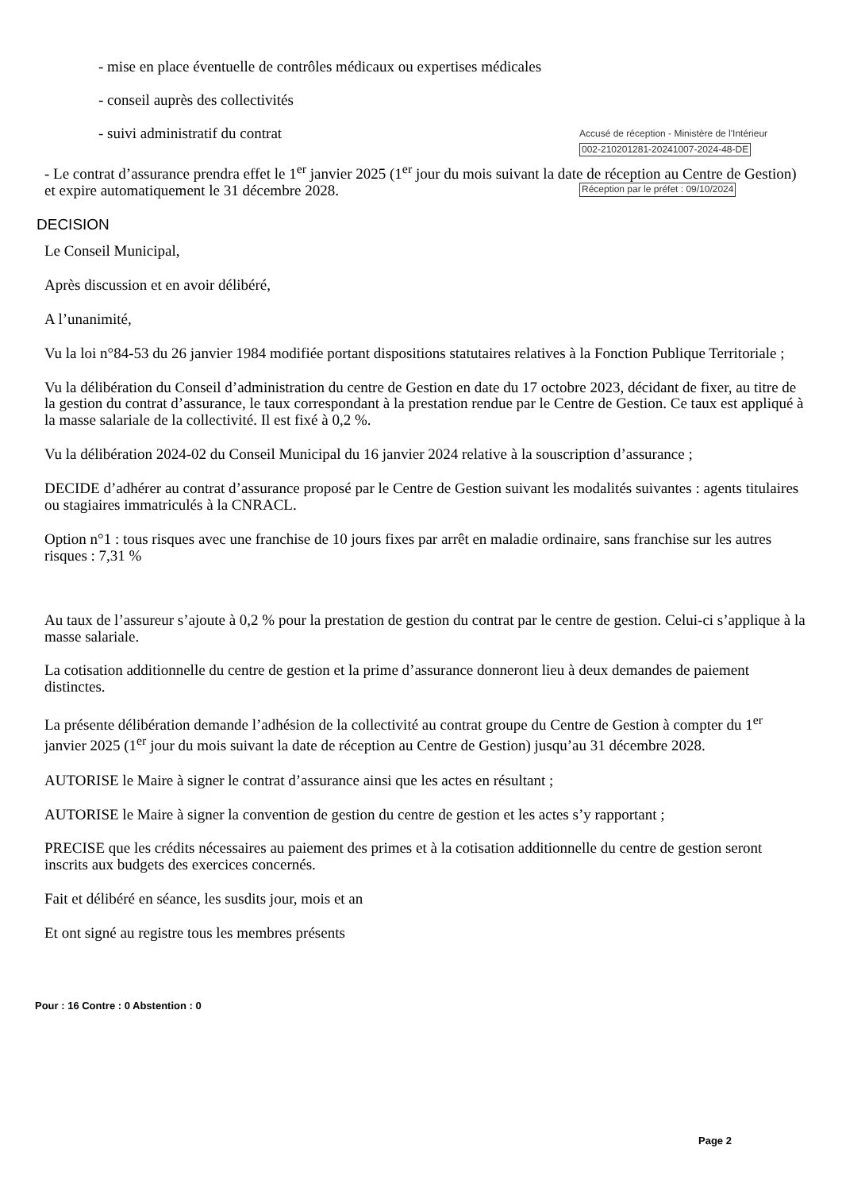- mise en place éventuelle de contrôles médicaux ou expertises médicales
- conseil auprès des collectivités
- suivi administratif du contrat
Accusé de réception - Ministère de l'Intérieur
002-210201281-20241007-2024-48-DE
Réception par le préfet : 09/10/2024
- Le contrat d’assurance prendra effet le 1<sup>er</sup> janvier 2025 (1<sup>er</sup> jour du mois suivant la date de réception au Centre de Gestion) et expire automatiquement le 31 décembre 2028.
DECISION
Le Conseil Municipal,
Après discussion et en avoir délibéré,
A l’unanimité,
Vu la loi n°84-53 du 26 janvier 1984 modifiée portant dispositions statutaires relatives à la Fonction Publique Territoriale ;
Vu la délibération du Conseil d’administration du centre de Gestion en date du 17 octobre 2023, décidant de fixer, au titre de la gestion du contrat d’assurance, le taux correspondant à la prestation rendue par le Centre de Gestion. Ce taux est appliqué à la masse salariale de la collectivité. Il est fixé à 0,2 %.
Vu la délibération 2024-02 du Conseil Municipal du 16 janvier 2024 relative à la souscription d’assurance ;
DECIDE d’adhérer au contrat d’assurance proposé par le Centre de Gestion suivant les modalités suivantes : agents titulaires ou stagiaires immatriculés à la CNRACL.
Option n°1 : tous risques avec une franchise de 10 jours fixes par arrêt en maladie ordinaire, sans franchise sur les autres risques : 7,31 %
Au taux de l’assureur s’ajoute à 0,2 % pour la prestation de gestion du contrat par le centre de gestion. Celui-ci s’applique à la masse salariale.
La cotisation additionnelle du centre de gestion et la prime d’assurance donneront lieu à deux demandes de paiement distinctes.
La présente délibération demande l’adhésion de la collectivité au contrat groupe du Centre de Gestion à compter du 1<sup>er</sup> janvier 2025 (1<sup>er</sup> jour du mois suivant la date de réception au Centre de Gestion) jusqu’au 31 décembre 2028.
AUTORISE le Maire à signer le contrat d’assurance ainsi que les actes en résultant ;
AUTORISE le Maire à signer la convention de gestion du centre de gestion et les actes s’y rapportant ;
PRECISE que les crédits nécessaires au paiement des primes et à la cotisation additionnelle du centre de gestion seront inscrits aux budgets des exercices concernés.
Fait et délibéré en séance, les susdits jour, mois et an
Et ont signé au registre tous les membres présents
Pour : 16 Contre : 0 Abstention : 0
Page 2